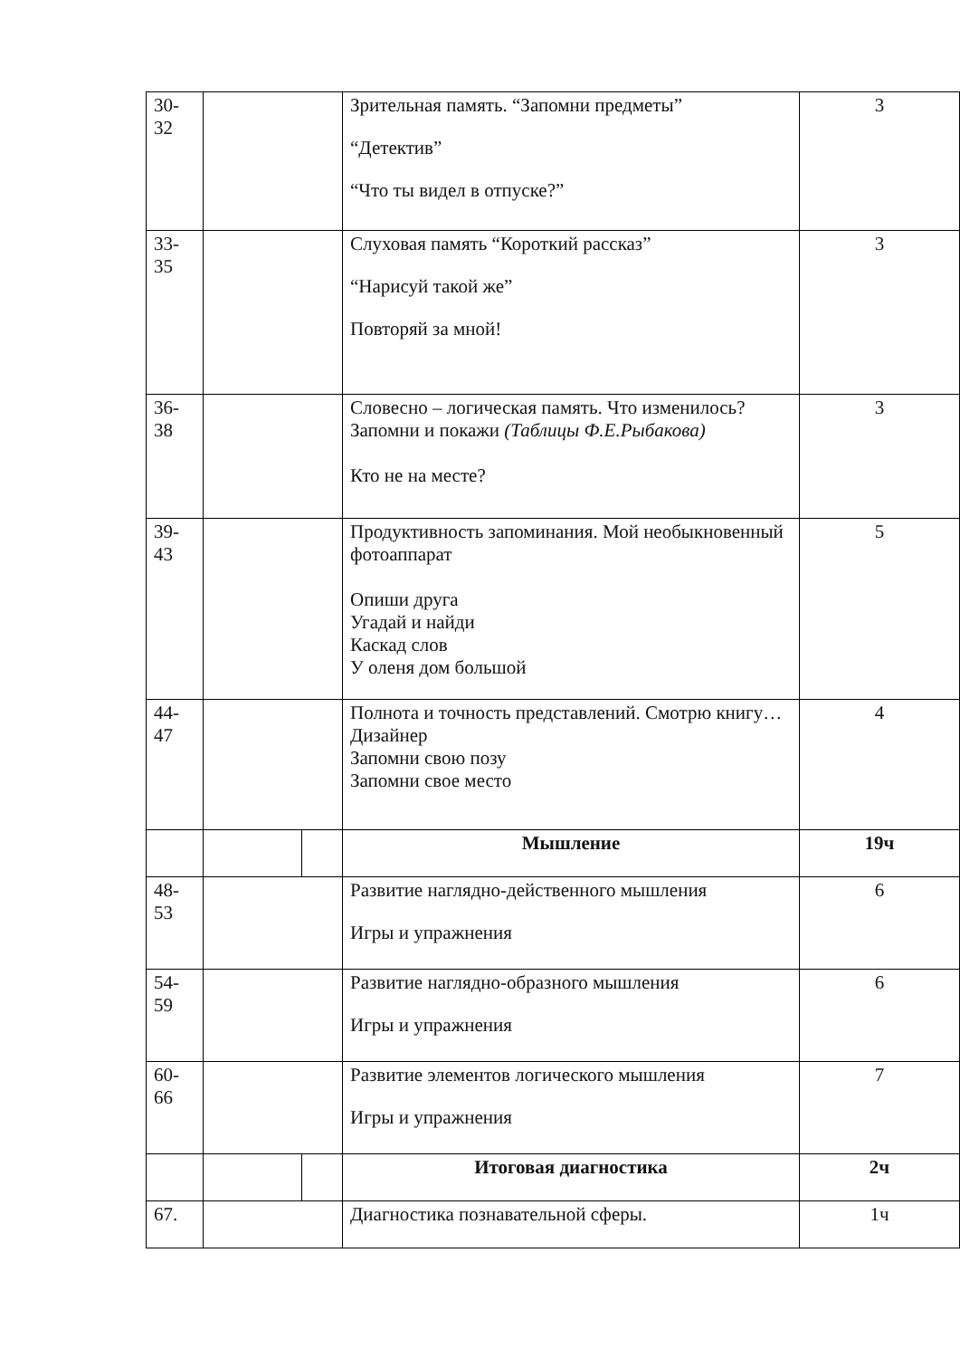| 30- 32 | | | Зрительная память. “Запомни предметы” “Детектив” “Что ты видел в отпуске?” | 3 |
| 33- 35 | | | Слуховая память “Короткий рассказ” “Нарисуй такой же” Повторяй за мной! | 3 |
| 36- 38 | | | Словесно – логическая память. Что изменилось? Запомни и покажи (Таблицы Ф.Е.Рыбакова) Кто не на месте? | 3 |
| 39- 43 | | | Продуктивность запоминания. Мой необыкновенный фотоаппарат Опиши друга Угадай и найди Каскад слов У оленя дом большой | 5 |
| 44- 47 | | | Полнота и точность представлений. Смотрю книгу… Дизайнер Запомни свою позу Запомни свое место | 4 |
| | | | Мышление | 19ч |
| 48- 53 | | | Развитие наглядно-действенного мышления Игры и упражнения | 6 |
| 54- 59 | | | Развитие наглядно-образного мышления Игры и упражнения | 6 |
| 60- 66 | | | Развитие элементов логического мышления Игры и упражнения | 7 |
| | | | Итоговая диагностика | 2ч |
| 67. | | | Диагностика познавательной сферы. | 1ч |